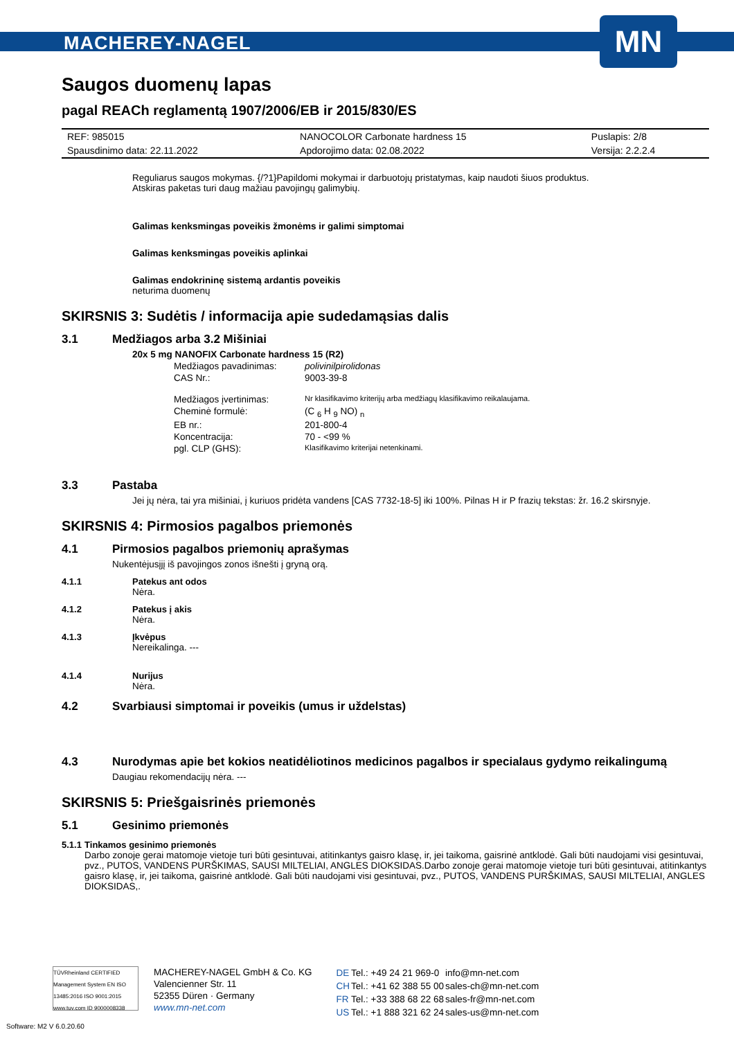MACHEREY-NAGEL
MN
Saugos duomenų lapas
pagal REACh reglamentą 1907/2006/EB ir 2015/830/ES
| REF: 985015 | NANOCOLOR Carbonate hardness 15 | Puslapis: 2/8 |
| Spausdinimo data: 22.11.2022 | Apdorojimo data: 02.08.2022 | Versija: 2.2.2.4 |
Reguliarus saugos mokymas. {/?1}Papildomi mokymai ir darbuotojų pristatymas, kaip naudoti šiuos produktus.
Atskiras paketas turi daug mažiau pavojingų galimybių.
Galimas kenksmingas poveikis žmonėms ir galimi simptomai
Galimas kenksmingas poveikis aplinkai
Galimas endokrininę sistemą ardantis poveikis
neturima duomenų
SKIRSNIS 3: Sudėtis / informacija apie sudedamąsias dalis
3.1 Medžiagos arba 3.2 Mišiniai
20x 5 mg NANOFIX Carbonate hardness 15 (R2)
| Medžiagos pavadinimas: | polivinilpirolidonas |
| CAS Nr.: | 9003-39-8 |
| Medžiagos įvertinimas: | Nr klasifikavimo kriterijų arba medžiagų klasifikavimo reikalaujama. |
| Cheminė formulė: | (C <sub>6</sub> H <sub>9</sub> NO) <sub>n</sub> |
| EB nr.: | 201-800-4 |
| Koncentracija: | 70 - <99 % |
| pgl. CLP (GHS): | Klasifikavimo kriterijai netenkinami. |
3.3 Pastaba
Jei jų nėra, tai yra mišiniai, į kuriuos pridėta vandens [CAS 7732-18-5] iki 100%. Pilnas H ir P frazių tekstas: žr. 16.2 skirsnyje.
SKIRSNIS 4: Pirmosios pagalbos priemonės
4.1 Pirmosios pagalbos priemonių aprašymas
Nukentėjusįjį iš pavojingos zonos išnešti į gryną orą.
4.1.1 Patekus ant odos
Nėra.
4.1.2 Patekus į akis
Nėra.
4.1.3 Įkvėpus
Nereikalinga. ---
4.1.4 Nurijus
Nėra.
4.2 Svarbiausi simptomai ir poveikis (umus ir uždelstas)
4.3 Nurodymas apie bet kokios neatidėliotinos medicinos pagalbos ir specialaus gydymo reikalingumą
Daugiau rekomendacijų nėra. ---
SKIRSNIS 5: Priešgaisrinės priemonės
5.1 Gesinimo priemonės
5.1.1 Tinkamos gesinimo priemonės
Darbo zonoje gerai matomoje vietoje turi būti gesintuvai, atitinkantys gaisro klasę, ir, jei taikoma, gaisrinė antklodė. Gali būti naudojami visi gesintuvai, pvz., PUTOS, VANDENS PURŠKIMAS, SAUSI MILTELIAI, ANGLES DIOKSIDAS.Darbo zonoje gerai matomoje vietoje turi būti gesintuvai, atitinkantys gaisro klasę, ir, jei taikoma, gaisrinė antklodė. Gali būti naudojami visi gesintuvai, pvz., PUTOS, VANDENS PURŠKIMAS, SAUSI MILTELIAI, ANGLES DIOKSIDAS,.
TÜVRheinland CERTIFIED Management System EN ISO 13485:2016 ISO 9001:2015 www.tuv.com ID 9000008338
MACHEREY-NAGEL GmbH & Co. KG
Valencienner Str. 11
52355 Düren · Germany
www.mn-net.com
| DE | Tel.: +49 24 21 969-0 | info@mn-net.com |
| CH | Tel.: +41 62 388 55 00 | sales-ch@mn-net.com |
| FR | Tel.: +33 388 68 22 68 | sales-fr@mn-net.com |
| US | Tel.: +1 888 321 62 24 | sales-us@mn-net.com |
Software: M2 V 6.0.20.60